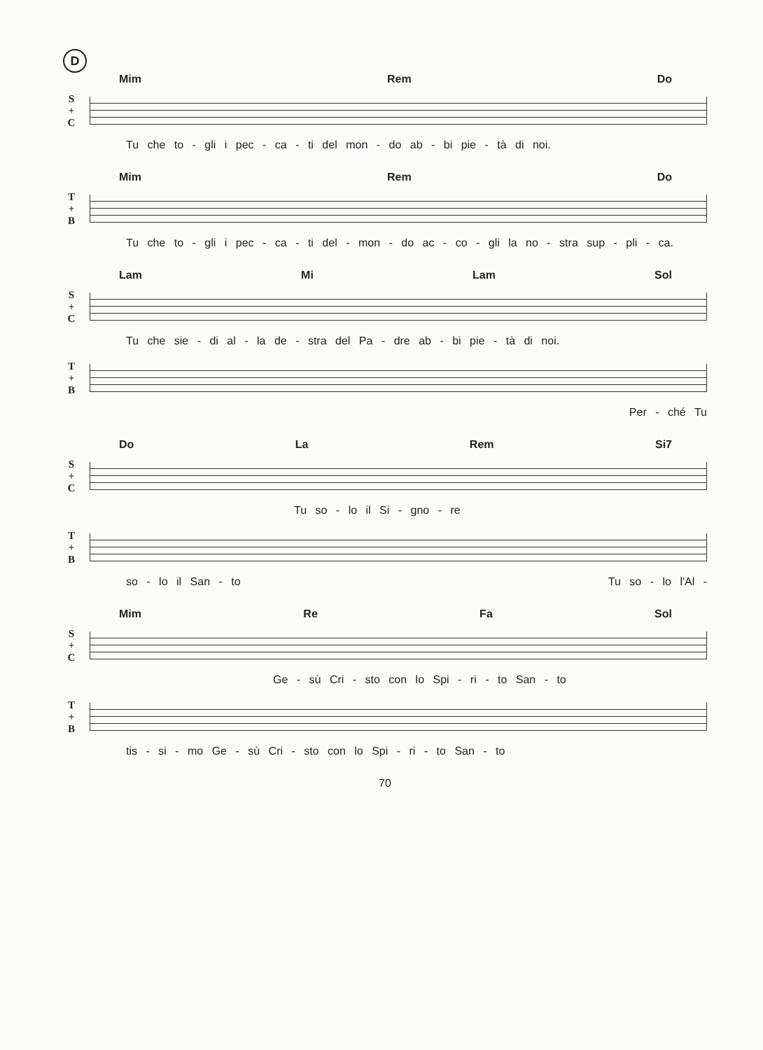D
Mim Rem Do
S
+
C
Tu che to - gli i pec - ca - ti del mon - do ab - bi pie - tà di noi.
Mim Rem Do
T
+
B
Tu che to - gli i pec - ca - ti del - mon - do ac - co - gli la no - stra sup - pli - ca.
Lam Mi Lam Sol
S
+
C
Tu che sie - di al - la de - stra del Pa - dre ab - bi pie - tà di noi.
T
+
B
Per - ché Tu
Do La Rem Si7
S
+
C
Tu so - lo il Si - gno - re
T
+
B
so - lo il San - to Tu so - lo l'Al -
Mim Re Fa Sol
S
+
C
Ge - sù Cri - sto con lo Spi - ri - to San - to
T
+
B
tis - si - mo Ge - sù Cri - sto con lo Spi - ri - to San - to
70